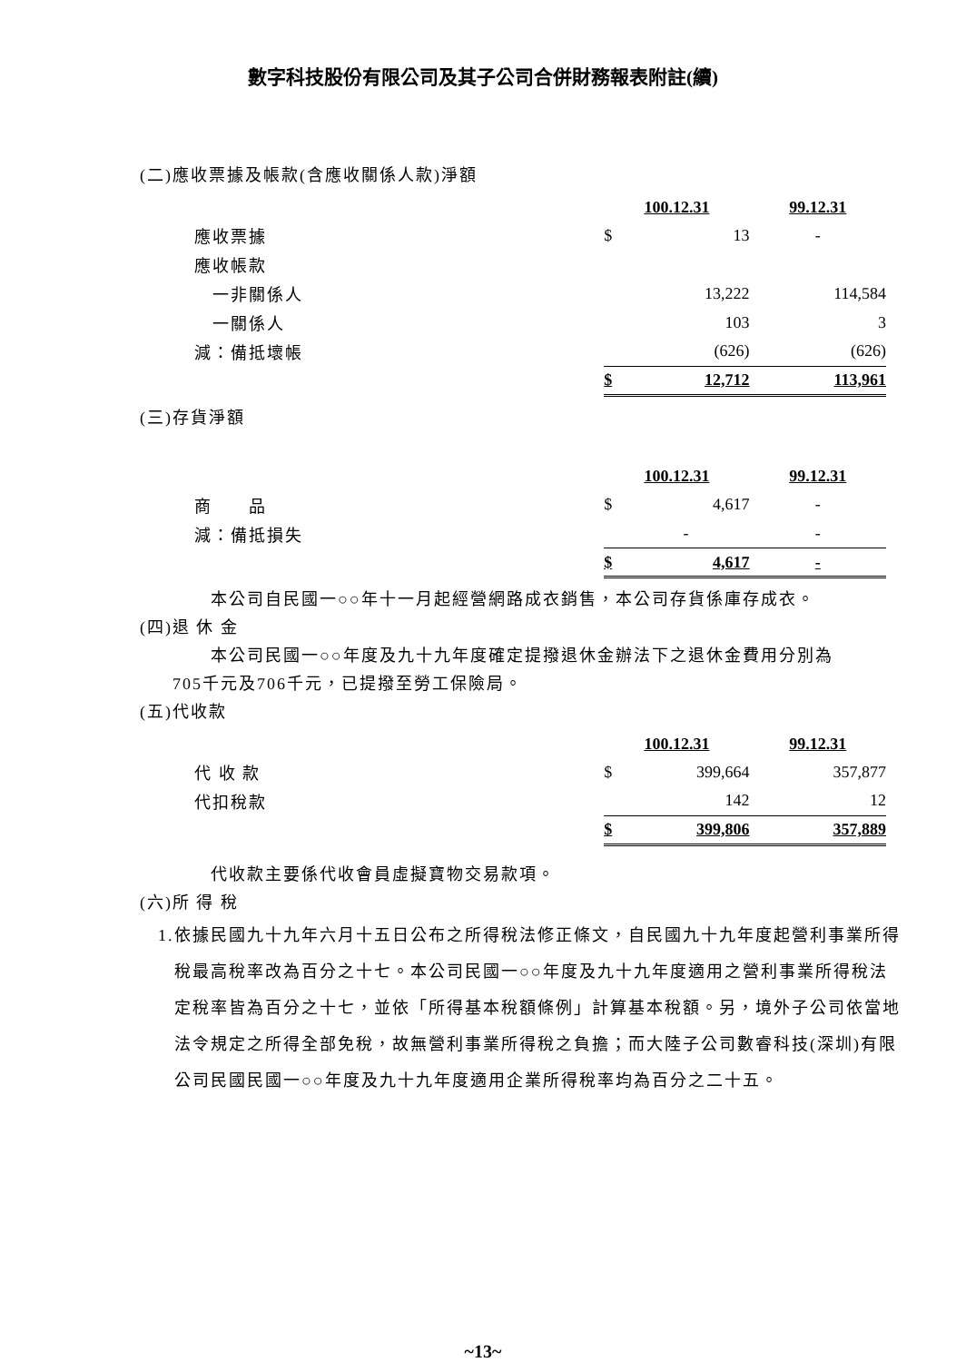數字科技股份有限公司及其子公司合併財務報表附註(續)
(二)應收票據及帳款(含應收關係人款)淨額
| | 100.12.31 | | 99.12.31 |
| 應收票據 | $ | 13 | - |
| 應收帳款 | | | |
| 一非關係人 | | 13,222 | 114,584 |
| 一關係人 | | 103 | 3 |
| 減：備抵壞帳 | | (626) | (626) |
| | $ | 12,712 | 113,961 |
(三)存貨淨額
| | 100.12.31 | | 99.12.31 |
| 商 品 | $ | 4,617 | - |
| 減：備抵損失 | | - | - |
| | $ | 4,617 | - |
本公司自民國一○○年十一月起經營網路成衣銷售，本公司存貨係庫存成衣。
(四)退 休 金
本公司民國一○○年度及九十九年度確定提撥退休金辦法下之退休金費用分別為
705千元及706千元，已提撥至勞工保險局。
(五)代收款
| | 100.12.31 | | 99.12.31 |
| 代 收 款 | $ | 399,664 | 357,877 |
| 代扣稅款 | | 142 | 12 |
| | $ | 399,806 | 357,889 |
代收款主要係代收會員虛擬寶物交易款項。
(六)所 得 稅
1.依據民國九十九年六月十五日公布之所得稅法修正條文，自民國九十九年度起營利事業所得稅最高稅率改為百分之十七。本公司民國一○○年度及九十九年度適用之營利事業所得稅法定稅率皆為百分之十七，並依「所得基本稅額條例」計算基本稅額。另，境外子公司依當地法令規定之所得全部免稅，故無營利事業所得稅之負擔；而大陸子公司數睿科技(深圳)有限公司民國民國一○○年度及九十九年度適用企業所得稅率均為百分之二十五。
~13~